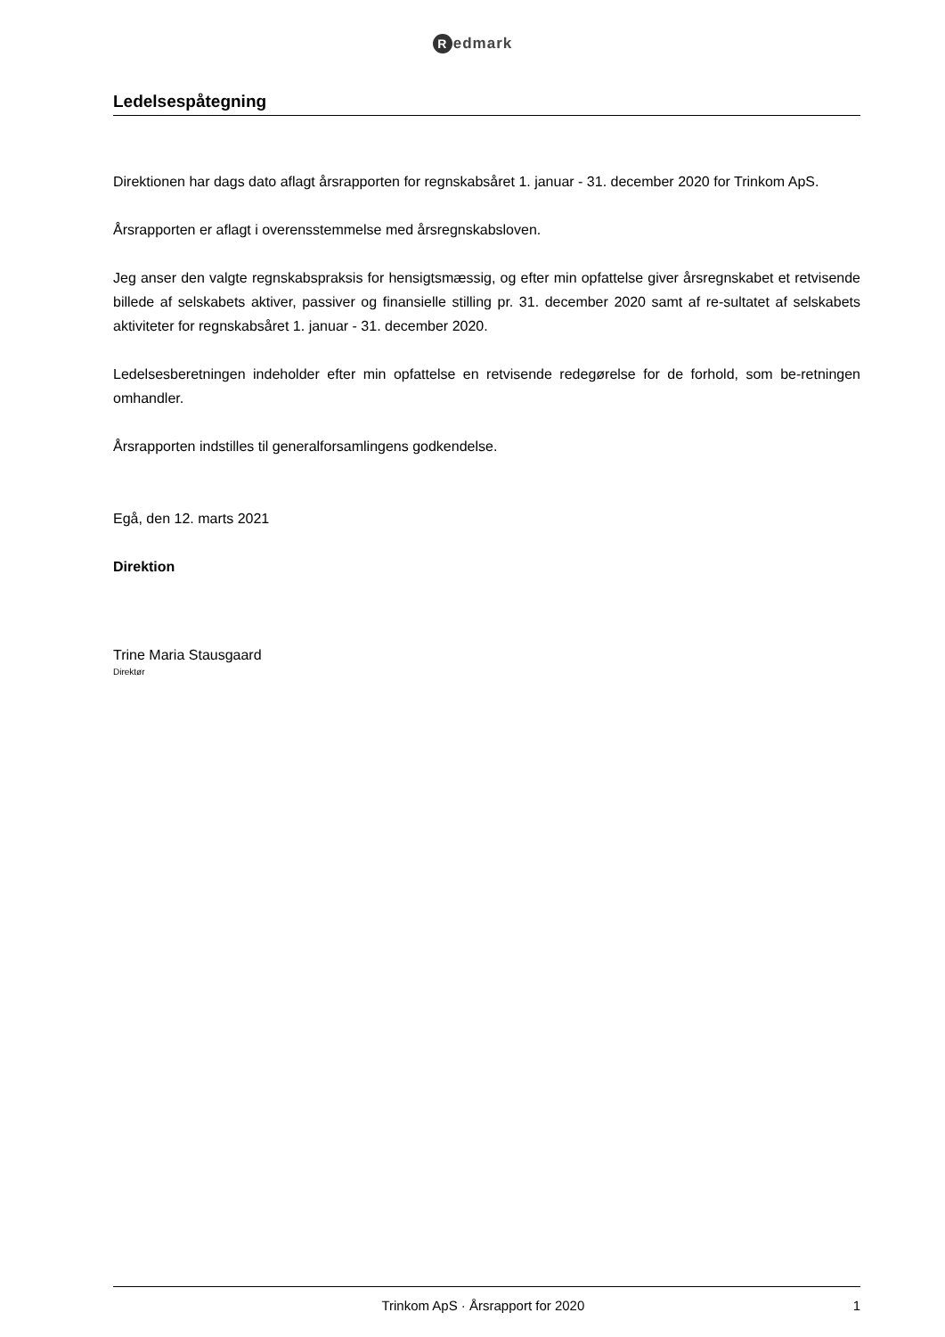Redmark
Ledelsespåtegning
Direktionen har dags dato aflagt årsrapporten for regnskabsåret 1. januar - 31. december 2020 for Trinkom ApS.
Årsrapporten er aflagt i overensstemmelse med årsregnskabsloven.
Jeg anser den valgte regnskabspraksis for hensigtsmæssig, og efter min opfattelse giver årsregnskabet et retvisende billede af selskabets aktiver, passiver og finansielle stilling pr. 31. december 2020 samt af re-sultatet af selskabets aktiviteter for regnskabsåret 1. januar - 31. december 2020.
Ledelsesberetningen indeholder efter min opfattelse en retvisende redegørelse for de forhold, som be-retningen omhandler.
Årsrapporten indstilles til generalforsamlingens godkendelse.
Egå, den 12. marts 2021
Direktion
Trine Maria Stausgaard
Direktør
Trinkom ApS · Årsrapport for 2020 1